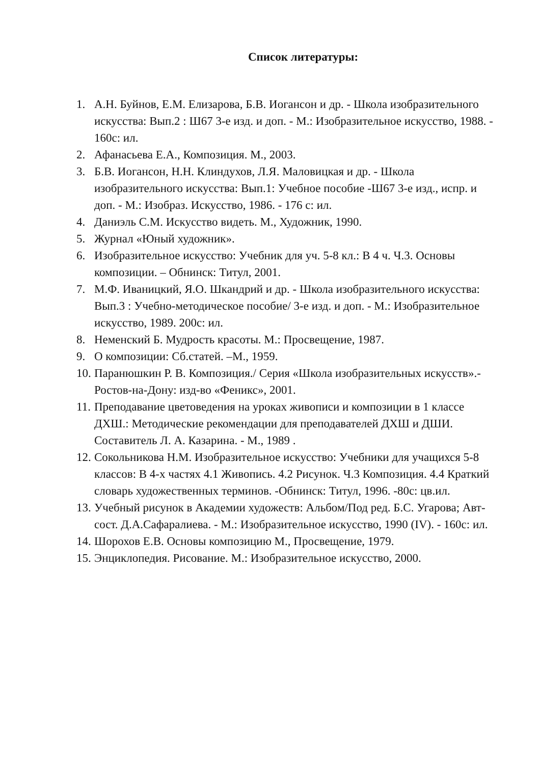Список литературы:
1. А.Н. Буйнов, Е.М. Елизарова, Б.В. Иогансон и др. - Школа изобразительного искусства: Вып.2 : Ш67 3-е изд. и доп. - М.: Изобразительное искусство, 1988. - 160с: ил.
2. Афанасьева Е.А., Композиция. М., 2003.
3. Б.В. Иогансон, Н.Н. Клиндухов, Л.Я. Маловицкая и др. - Школа изобразительного искусства: Вып.1: Учебное пособие -Ш67 3-е изд., испр. и доп. - М.: Изобраз. Искусство, 1986. - 176 с: ил.
4. Даниэль С.М. Искусство видеть. М., Художник, 1990.
5. Журнал «Юный художник».
6. Изобразительное искусство: Учебник для уч. 5-8 кл.: В 4 ч. Ч.3. Основы композиции. – Обнинск: Титул, 2001.
7. М.Ф. Иваницкий, Я.О. Шкандрий и др. - Школа изобразительного искусства: Вып.3 : Учебно-методическое пособие/ 3-е изд. и доп. - М.: Изобразительное искусство, 1989. 200с: ил.
8. Неменский Б. Мудрость красоты. М.: Просвещение, 1987.
9. О композиции: Сб.статей. –М., 1959.
10. Паранюшкин Р. В. Композиция./ Серия «Школа изобразительных искусств».- Ростов-на-Дону: изд-во «Феникс», 2001.
11. Преподавание цветоведения на уроках живописи и композиции в 1 классе ДХШ.: Методические рекомендации для преподавателей ДХШ и ДШИ. Составитель Л. А. Казарина. - М., 1989 .
12. Сокольникова Н.М. Изобразительное искусство: Учебники для учащихся 5-8 классов: В 4-х частях 4.1 Живопись. 4.2 Рисунок. Ч.3 Композиция. 4.4 Краткий словарь художественных терминов. -Обнинск: Титул, 1996. -80с: цв.ил.
13. Учебный рисунок в Академии художеств: Альбом/Под ред. Б.С. Угарова; Авт-сост. Д.А.Сафаралиева. - М.: Изобразительное искусство, 1990 (IV). - 160с: ил.
14. Шорохов Е.В. Основы композицию М., Просвещение, 1979.
15. Энциклопедия. Рисование. М.: Изобразительное искусство, 2000.